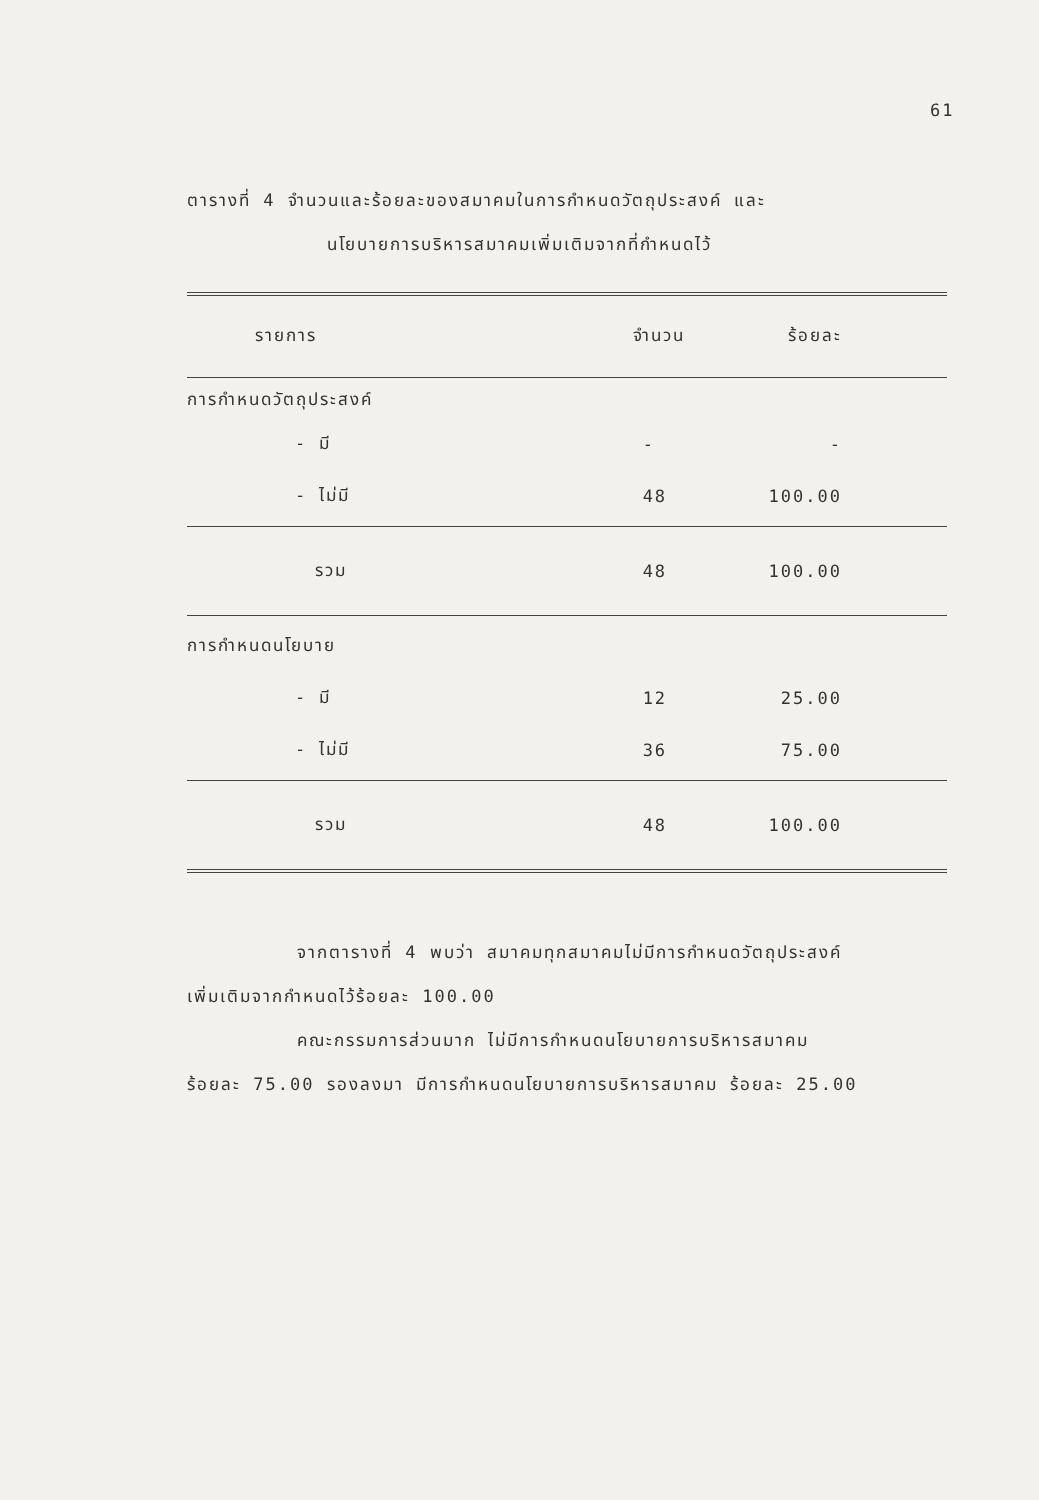61
ตารางที่ 4 จำนวนและร้อยละของสมาคมในการกำหนดวัตถุประสงค์ และ
นโยบายการบริหารสมาคมเพิ่มเติมจากที่กำหนดไว้
| รายการ | จำนวน | ร้อยละ |
| --- | --- | --- |
| การกำหนดวัตถุประสงค์ | | |
| - มี | - | - |
| - ไม่มี | 48 | 100.00 |
| รวม | 48 | 100.00 |
| การกำหนดนโยบาย | | |
| - มี | 12 | 25.00 |
| - ไม่มี | 36 | 75.00 |
| รวม | 48 | 100.00 |
จากตารางที่ 4 พบว่า สมาคมทุกสมาคมไม่มีการกำหนดวัตถุประสงค์
เพิ่มเติมจากกำหนดไว้ร้อยละ 100.00
คณะกรรมการส่วนมาก ไม่มีการกำหนดนโยบายการบริหารสมาคม
ร้อยละ 75.00 รองลงมา มีการกำหนดนโยบายการบริหารสมาคม ร้อยละ 25.00